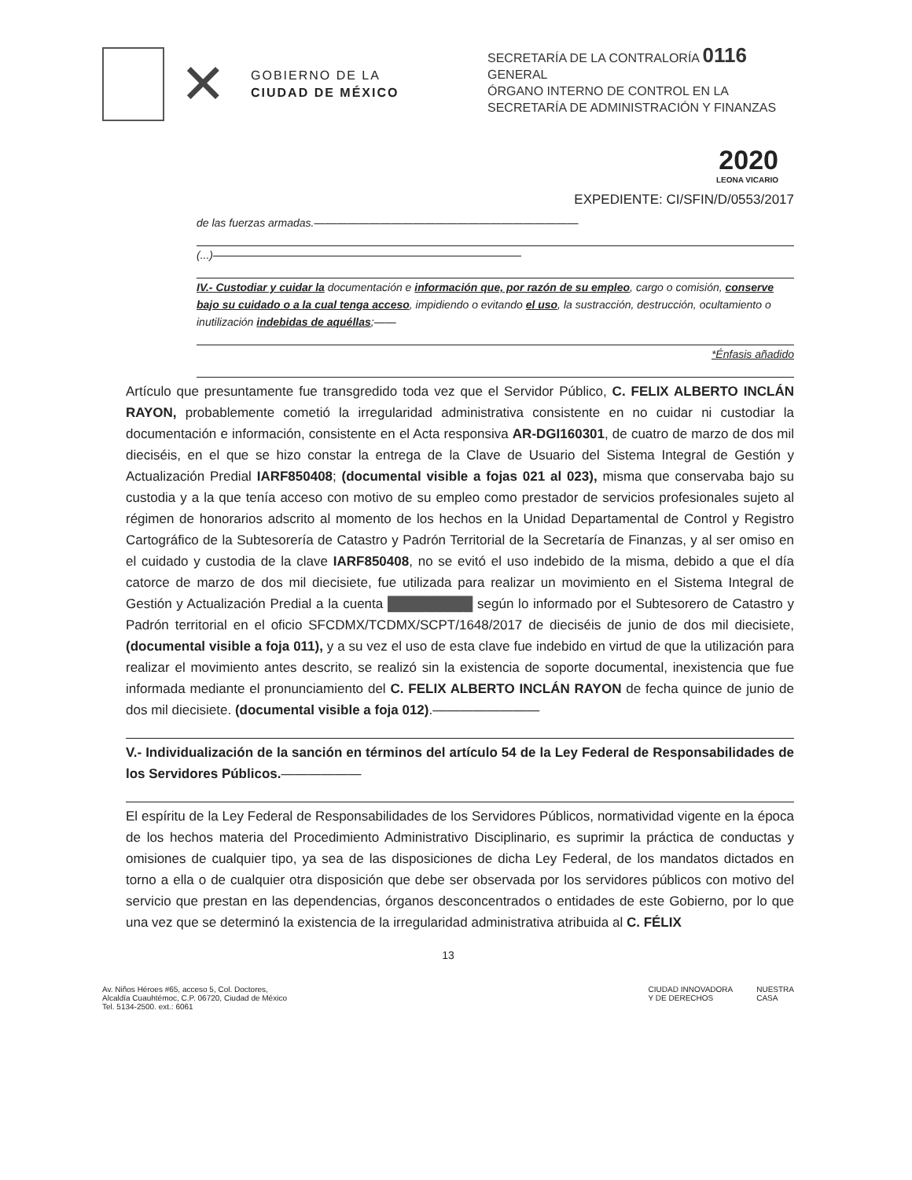✕
GOBIERNO DE LA
CIUDAD DE MÉXICO
SECRETARÍA DE LA CONTRALORÍA 0116
GENERAL
ÓRGANO INTERNO DE CONTROL EN LA SECRETARÍA DE ADMINISTRACIÓN Y FINANZAS
2020
LEONA VICARIO
EXPEDIENTE: CI/SFIN/D/0553/2017
de las fuerzas armadas.————————————————————————
(...)————————————————————————————
IV.- Custodiar y cuidar la documentación e información que, por razón de su empleo, cargo o comisión, conserve bajo su cuidado o a la cual tenga acceso, impidiendo o evitando el uso, la sustracción, destrucción, ocultamiento o inutilización indebidas de aquéllas;——
*Énfasis añadido
Artículo que presuntamente fue transgredido toda vez que el Servidor Público, C. FELIX ALBERTO INCLÁN RAYON, probablemente cometió la irregularidad administrativa consistente en no cuidar ni custodiar la documentación e información, consistente en el Acta responsiva AR-DGI160301, de cuatro de marzo de dos mil dieciséis, en el que se hizo constar la entrega de la Clave de Usuario del Sistema Integral de Gestión y Actualización Predial IARF850408; (documental visible a fojas 021 al 023), misma que conservaba bajo su custodia y a la que tenía acceso con motivo de su empleo como prestador de servicios profesionales sujeto al régimen de honorarios adscrito al momento de los hechos en la Unidad Departamental de Control y Registro Cartográfico de la Subtesorería de Catastro y Padrón Territorial de la Secretaría de Finanzas, y al ser omiso en el cuidado y custodia de la clave IARF850408, no se evitó el uso indebido de la misma, debido a que el día catorce de marzo de dos mil diecisiete, fue utilizada para realizar un movimiento en el Sistema Integral de Gestión y Actualización Predial a la cuenta █████████ según lo informado por el Subtesorero de Catastro y Padrón territorial en el oficio SFCDMX/TCDMX/SCPT/1648/2017 de dieciséis de junio de dos mil diecisiete, (documental visible a foja 011), y a su vez el uso de esta clave fue indebido en virtud de que la utilización para realizar el movimiento antes descrito, se realizó sin la existencia de soporte documental, inexistencia que fue informada mediante el pronunciamiento del C. FELIX ALBERTO INCLÁN RAYON de fecha quince de junio de dos mil diecisiete. (documental visible a foja 012).————————
V.- Individualización de la sanción en términos del artículo 54 de la Ley Federal de Responsabilidades de los Servidores Públicos.——————
El espíritu de la Ley Federal de Responsabilidades de los Servidores Públicos, normatividad vigente en la época de los hechos materia del Procedimiento Administrativo Disciplinario, es suprimir la práctica de conductas y omisiones de cualquier tipo, ya sea de las disposiciones de dicha Ley Federal, de los mandatos dictados en torno a ella o de cualquier otra disposición que debe ser observada por los servidores públicos con motivo del servicio que prestan en las dependencias, órganos desconcentrados o entidades de este Gobierno, por lo que una vez que se determinó la existencia de la irregularidad administrativa atribuida al C. FÉLIX
13
Av. Niños Héroes #65, acceso 5, Col. Doctores,
Alcaldía Cuauhtémoc, C.P. 06720, Ciudad de México
Tel. 5134-2500. ext.: 6061
CIUDAD INNOVADORA
Y DE DERECHOS
NUESTRA
CASA